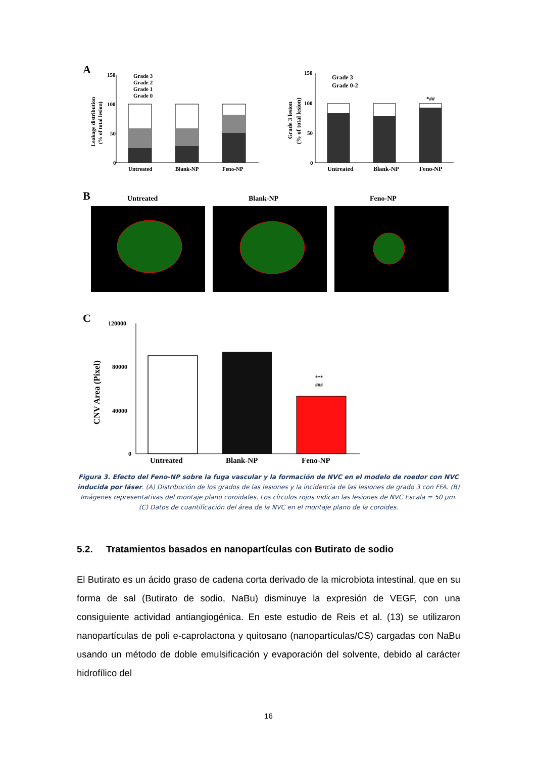A
150
100
50
0
Grade 3
Grade 2
Grade 1
Grade 0
Untreated
Blank-NP
Feno-NP
Leakage distribution
(% of total lesion)
150
100
50
0
Grade 3
Grade 0-2
*##
Untreated
Blank-NP
Feno-NP
Grade 3 lesion
(% of total lesion)
B
Untreated
Blank-NP
Feno-NP
C
120000
80000
40000
0
***
###
Untreated
Blank-NP
Feno-NP
CNV Area (Pixel)
Figura 3. Efecto del Feno-NP sobre la fuga vascular y la formación de NVC en el modelo de roedor con NVC inducida por láser. (A) Distribución de los grados de las lesiones y la incidencia de las lesiones de grado 3 con FFA. (B) Imágenes representativas del montaje plano coroidales. Los círculos rojos indican las lesiones de NVC Escala = 50 µm. (C) Datos de cuantificación del área de la NVC en el montaje plano de la coroides.
5.2. Tratamientos basados en nanopartículas con Butirato de sodio
El Butirato es un ácido graso de cadena corta derivado de la microbiota intestinal, que en su forma de sal (Butirato de sodio, NaBu) disminuye la expresión de VEGF, con una consiguiente actividad antiangiogénica. En este estudio de Reis et al. (13) se utilizaron nanopartículas de poli e-caprolactona y quitosano (nanopartículas/CS) cargadas con NaBu usando un método de doble emulsificación y evaporación del solvente, debido al carácter hidrofílico del
16